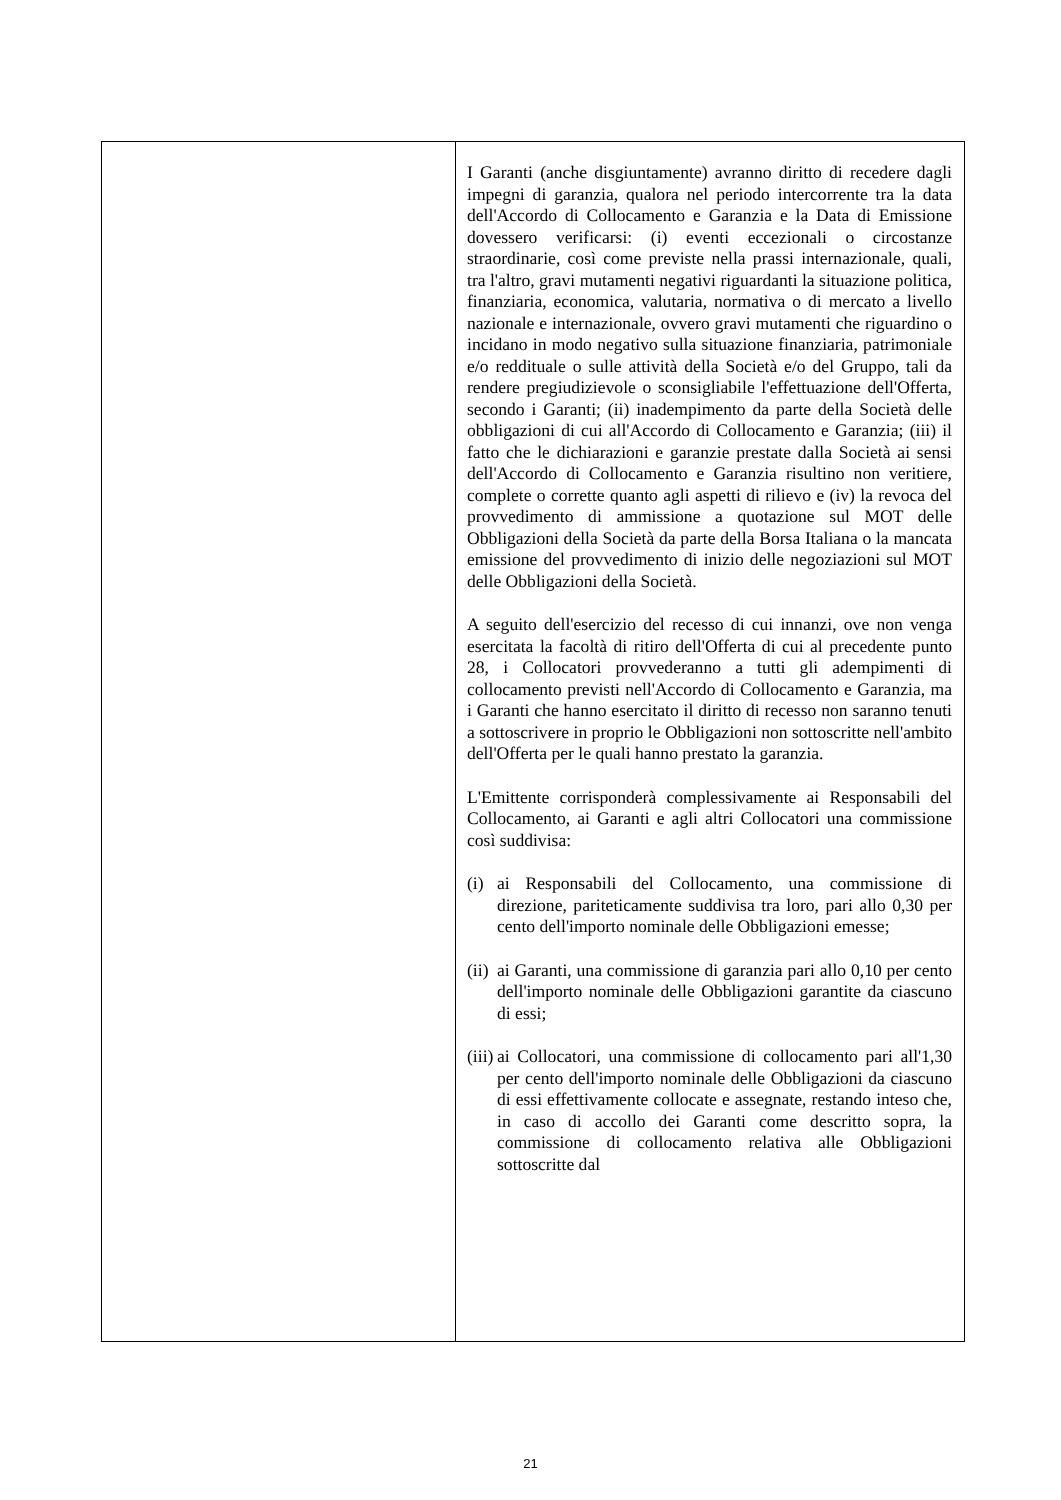| | I Garanti (anche disgiuntamente) avranno diritto di recedere dagli impegni di garanzia, qualora nel periodo intercorrente tra la data dell'Accordo di Collocamento e Garanzia e la Data di Emissione dovessero verificarsi: (i) eventi eccezionali o circostanze straordinarie, così come previste nella prassi internazionale, quali, tra l'altro, gravi mutamenti negativi riguardanti la situazione politica, finanziaria, economica, valutaria, normativa o di mercato a livello nazionale e internazionale, ovvero gravi mutamenti che riguardino o incidano in modo negativo sulla situazione finanziaria, patrimoniale e/o reddituale o sulle attività della Società e/o del Gruppo, tali da rendere pregiudizievole o sconsigliabile l'effettuazione dell'Offerta, secondo i Garanti; (ii) inadempimento da parte della Società delle obbligazioni di cui all'Accordo di Collocamento e Garanzia; (iii) il fatto che le dichiarazioni e garanzie prestate dalla Società ai sensi dell'Accordo di Collocamento e Garanzia risultino non veritiere, complete o corrette quanto agli aspetti di rilievo e (iv) la revoca del provvedimento di ammissione a quotazione sul MOT delle Obbligazioni della Società da parte della Borsa Italiana o la mancata emissione del provvedimento di inizio delle negoziazioni sul MOT delle Obbligazioni della Società. A seguito dell'esercizio del recesso di cui innanzi, ove non venga esercitata la facoltà di ritiro dell'Offerta di cui al precedente punto 28, i Collocatori provvederanno a tutti gli adempimenti di collocamento previsti nell'Accordo di Collocamento e Garanzia, ma i Garanti che hanno esercitato il diritto di recesso non saranno tenuti a sottoscrivere in proprio le Obbligazioni non sottoscritte nell'ambito dell'Offerta per le quali hanno prestato la garanzia. L'Emittente corrisponderà complessivamente ai Responsabili del Collocamento, ai Garanti e agli altri Collocatori una commissione così suddivisa: (i) ai Responsabili del Collocamento, una commissione di direzione, pariteticamente suddivisa tra loro, pari allo 0,30 per cento dell'importo nominale delle Obbligazioni emesse; (ii) ai Garanti, una commissione di garanzia pari allo 0,10 per cento dell'importo nominale delle Obbligazioni garantite da ciascuno di essi; (iii) ai Collocatori, una commissione di collocamento pari all'1,30 per cento dell'importo nominale delle Obbligazioni da ciascuno di essi effettivamente collocate e assegnate, restando inteso che, in caso di accollo dei Garanti come descritto sopra, la commissione di collocamento relativa alle Obbligazioni sottoscritte dal |
21